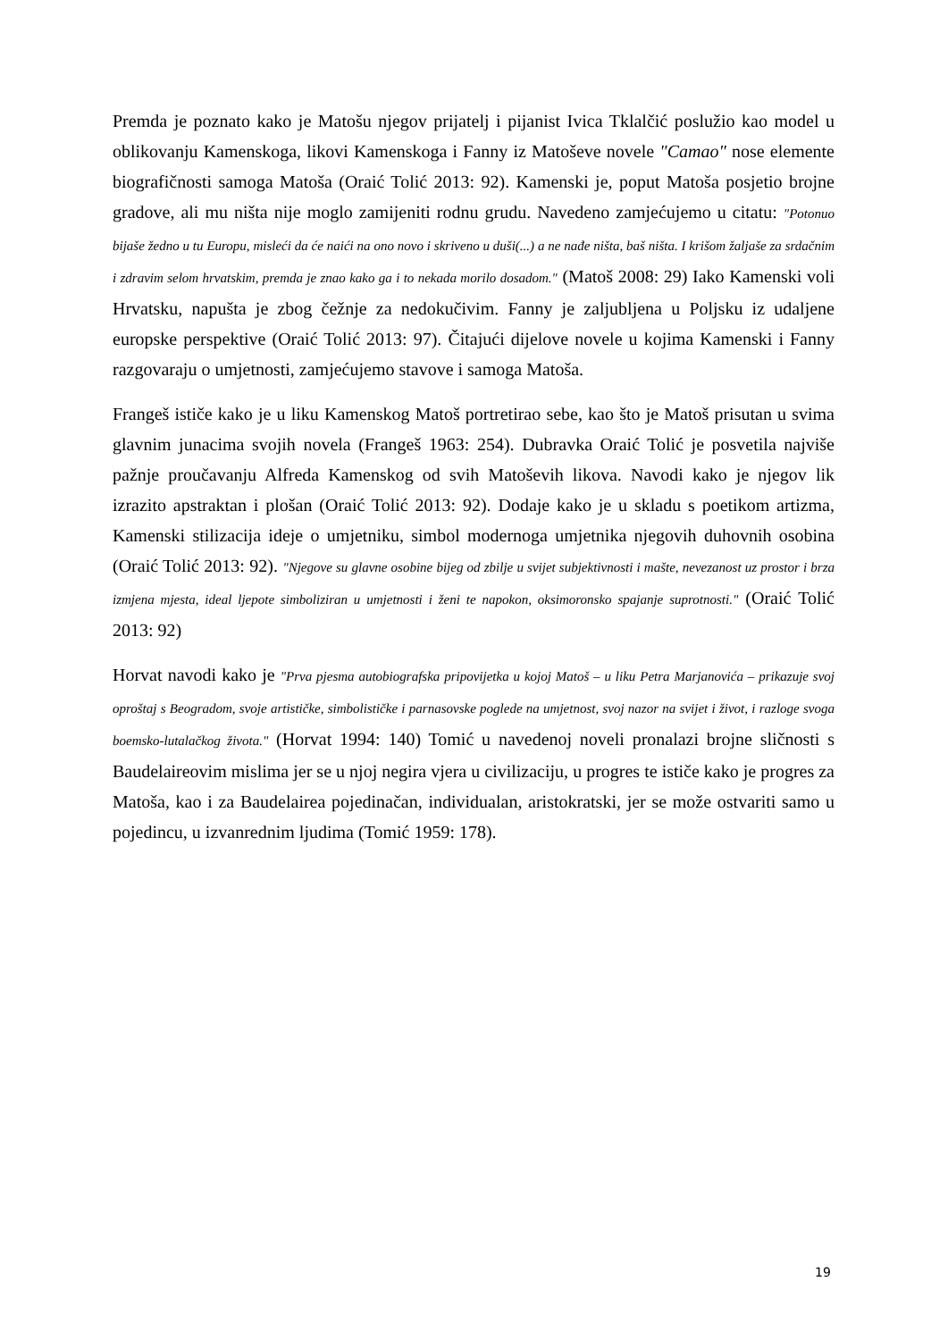Premda je poznato kako je Matošu njegov prijatelj i pijanist Ivica Tklalčić poslužio kao model u oblikovanju Kamenskoga, likovi Kamenskoga i Fanny iz Matoševe novele "Camao" nose elemente biografičnosti samoga Matoša (Oraić Tolić 2013: 92). Kamenski je, poput Matoša posjetio brojne gradove, ali mu ništa nije moglo zamijeniti rodnu grudu. Navedeno zamjećujemo u citatu: "Potonuo bijaše žedno u tu Europu, misleći da će naići na ono novo i skriveno u duši(...) a ne nađe ništa, baš ništa. I krišom žaljaše za srdačnim i zdravim selom hrvatskim, premda je znao kako ga i to nekada morilo dosadom." (Matoš 2008: 29) Iako Kamenski voli Hrvatsku, napušta je zbog čežnje za nedokučivim. Fanny je zaljubljena u Poljsku iz udaljene europske perspektive (Oraić Tolić 2013: 97). Čitajući dijelove novele u kojima Kamenski i Fanny razgovaraju o umjetnosti, zamjećujemo stavove i samoga Matoša.
Frangeš ističe kako je u liku Kamenskog Matoš portretirao sebe, kao što je Matoš prisutan u svima glavnim junacima svojih novela (Frangeš 1963: 254). Dubravka Oraić Tolić je posvetila najviše pažnje proučavanju Alfreda Kamenskog od svih Matoševih likova. Navodi kako je njegov lik izrazito apstraktan i plošan (Oraić Tolić 2013: 92). Dodaje kako je u skladu s poetikom artizma, Kamenski stilizacija ideje o umjetniku, simbol modernoga umjetnika njegovih duhovnih osobina (Oraić Tolić 2013: 92). "Njegove su glavne osobine bijeg od zbilje u svijet subjektivnosti i mašte, nevezanost uz prostor i brza izmjena mjesta, ideal ljepote simboliziran u umjetnosti i ženi te napokon, oksimoronsko spajanje suprotnosti." (Oraić Tolić 2013: 92)
Horvat navodi kako je "Prva pjesma autobiografska pripovijetka u kojoj Matoš – u liku Petra Marjanovića – prikazuje svoj oproštaj s Beogradom, svoje artističke, simbolističke i parnasovske poglede na umjetnost, svoj nazor na svijet i život, i razloge svoga boemsko-lutalačkog života." (Horvat 1994: 140) Tomić u navedenoj noveli pronalazi brojne sličnosti s Baudelaireovim mislima jer se u njoj negira vjera u civilizaciju, u progres te ističe kako je progres za Matoša, kao i za Baudelairea pojedinačan, individualan, aristokratski, jer se može ostvariti samo u pojedincu, u izvanrednim ljudima (Tomić 1959: 178).
19